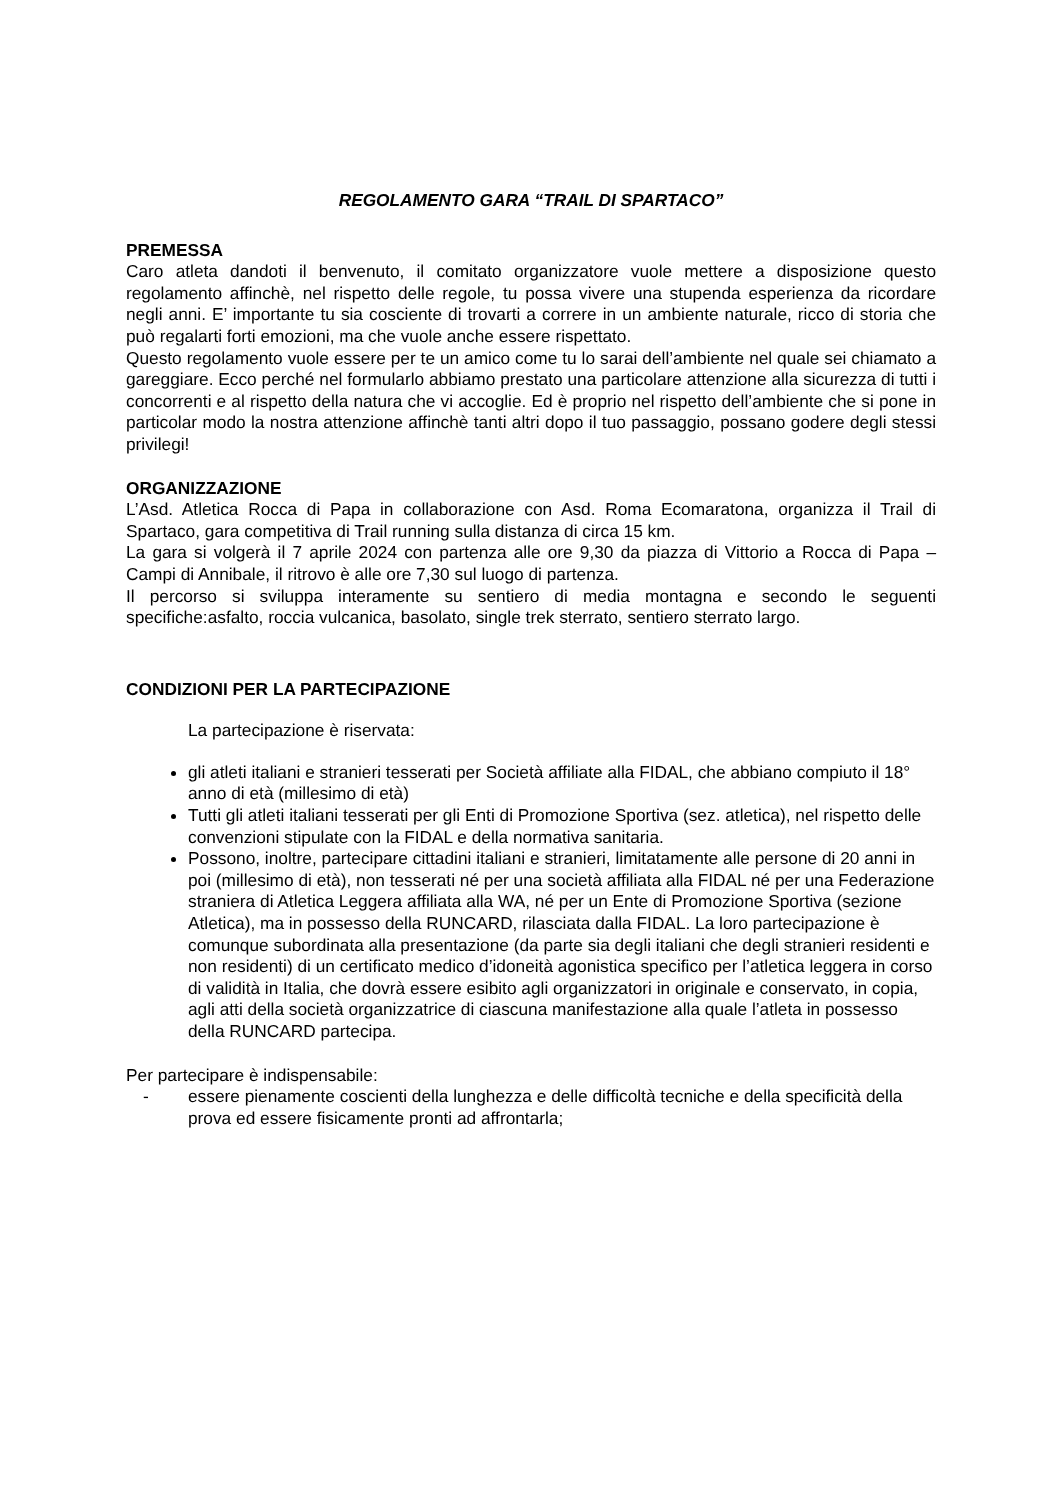REGOLAMENTO GARA “TRAIL DI SPARTACO”
PREMESSA
Caro atleta dandoti il benvenuto, il comitato organizzatore vuole mettere a disposizione questo regolamento affinchè, nel rispetto delle regole, tu possa vivere una stupenda esperienza da ricordare negli anni. E’ importante tu sia cosciente di trovarti a correre in un ambiente naturale, ricco di storia che può regalarti forti emozioni, ma che vuole anche essere rispettato.
Questo regolamento vuole essere per te un amico come tu lo sarai dell’ambiente nel quale sei chiamato a gareggiare. Ecco perché nel formularlo abbiamo prestato una particolare attenzione alla sicurezza di tutti i concorrenti e al rispetto della natura che vi accoglie. Ed è proprio nel rispetto dell’ambiente che si pone in particolar modo la nostra attenzione affinchè tanti altri dopo il tuo passaggio, possano godere degli stessi privilegi!
ORGANIZZAZIONE
L’Asd. Atletica Rocca di Papa in collaborazione con Asd. Roma Ecomaratona, organizza il Trail di Spartaco, gara competitiva di Trail running sulla distanza di circa 15 km.
La gara si volgerà il 7 aprile 2024 con partenza alle ore 9,30 da piazza di Vittorio a Rocca di Papa – Campi di Annibale, il ritrovo è alle ore 7,30 sul luogo di partenza.
Il percorso si sviluppa interamente su sentiero di media montagna e secondo le seguenti specifiche:asfalto, roccia vulcanica, basolato, single trek sterrato, sentiero sterrato largo.
CONDIZIONI PER LA PARTECIPAZIONE
La partecipazione è riservata:
gli atleti italiani e stranieri tesserati per Società affiliate alla FIDAL, che abbiano compiuto il 18° anno di età (millesimo di età)
Tutti gli atleti italiani tesserati per gli Enti di Promozione Sportiva (sez. atletica), nel rispetto delle convenzioni stipulate con la FIDAL e della normativa sanitaria.
Possono, inoltre, partecipare cittadini italiani e stranieri, limitatamente alle persone di 20 anni in poi (millesimo di età), non tesserati né per una società affiliata alla FIDAL né per una Federazione straniera di Atletica Leggera affiliata alla WA, né per un Ente di Promozione Sportiva (sezione Atletica), ma in possesso della RUNCARD, rilasciata dalla FIDAL. La loro partecipazione è comunque subordinata alla presentazione (da parte sia degli italiani che degli stranieri residenti e non residenti) di un certificato medico d’idoneità agonistica specifico per l’atletica leggera in corso di validità in Italia, che dovrà essere esibito agli organizzatori in originale e conservato, in copia, agli atti della società organizzatrice di ciascuna manifestazione alla quale l’atleta in possesso della RUNCARD partecipa.
Per partecipare è indispensabile:
- essere pienamente coscienti della lunghezza e delle difficoltà tecniche e della specificità della prova ed essere fisicamente pronti ad affrontarla;